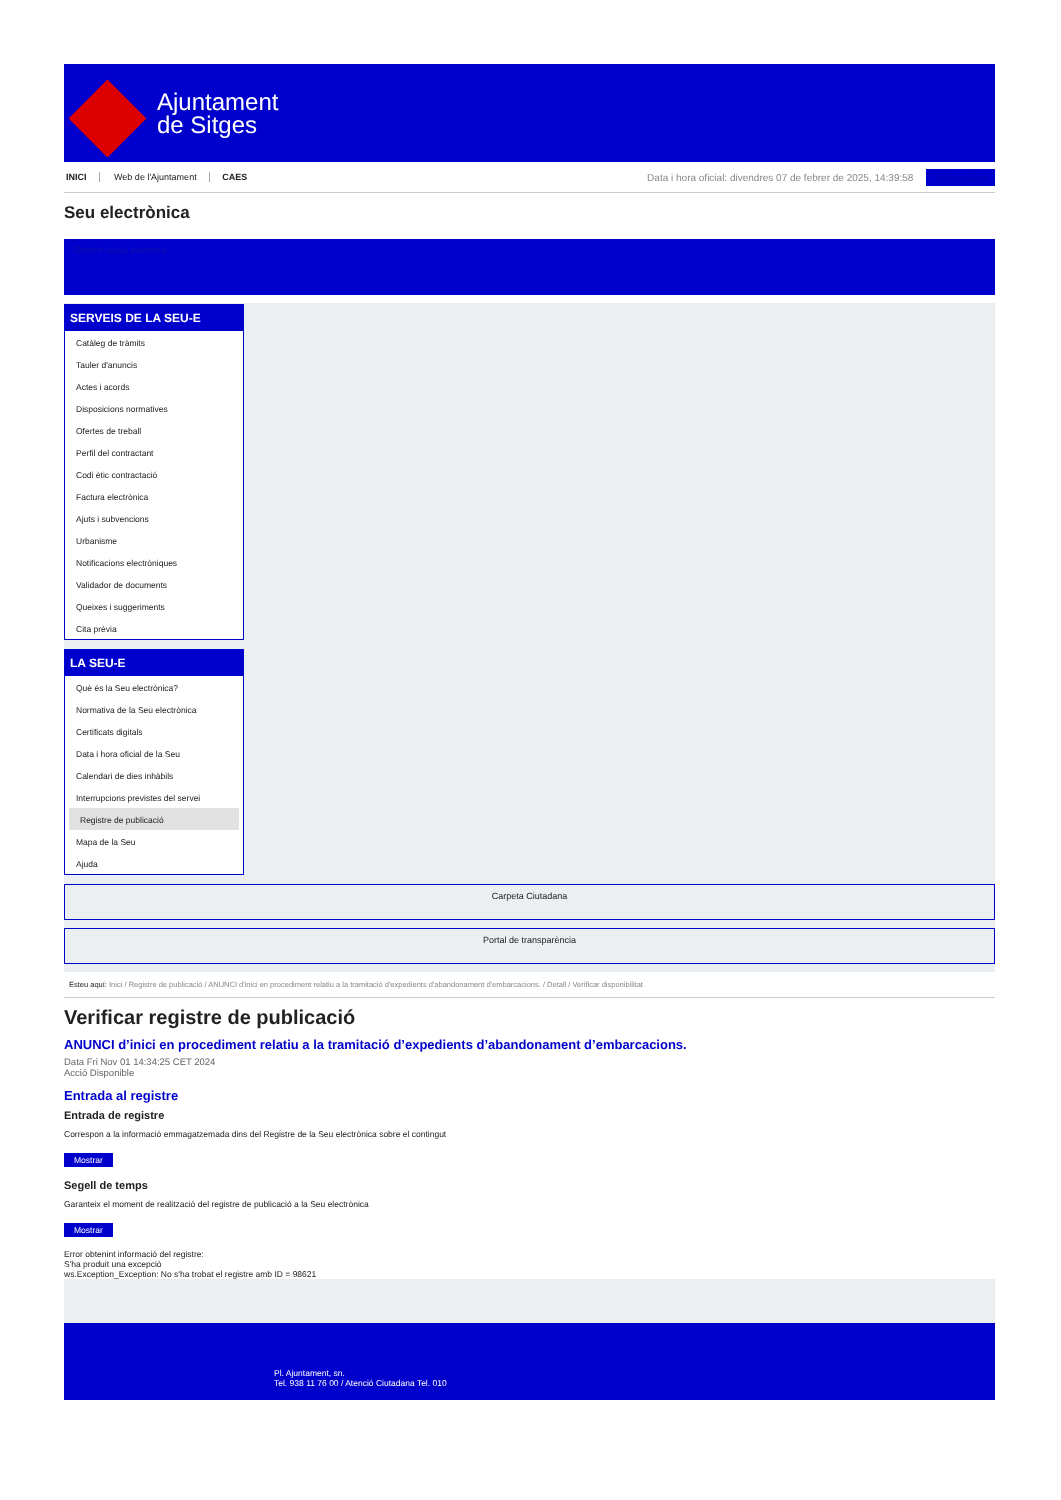Ajuntament
de Sitges
INICI Web de l'Ajuntament CAES
Data i hora oficial: divendres 07 de febrer de 2025, 14:39:58 Sincronitzar
Seu electrònica
Obtenir còpia autèntica
SERVEIS DE LA SEU-E
Catàleg de tràmits
Tauler d'anuncis
Actes i acords
Disposicions normatives
Ofertes de treball
Perfil del contractant
Codi ètic contractació
Factura electrònica
Ajuts i subvencions
Urbanisme
Notificacions electròniques
Validador de documents
Queixes i suggeriments
Cita prèvia
LA SEU-E
Què és la Seu electrònica?
Normativa de la Seu electrònica
Certificats digitals
Data i hora oficial de la Seu
Calendari de dies inhàbils
Interrupcions previstes del servei
Registre de publicació
Mapa de la Seu
Ajuda
Carpeta Ciutadana
Portal de transparència
Esteu aquí: Inici / Registre de publicació / ANUNCI d'inici en procediment relatiu a la tramitació d'expedients d'abandonament d'embarcacions. / Detall / Verificar disponibilitat
Verificar registre de publicació
ANUNCI d’inici en procediment relatiu a la tramitació d’expedients d’abandonament d’embarcacions.
Data Fri Nov 01 14:34:25 CET 2024
Acció Disponible
Entrada al registre
Entrada de registre
Correspon a la informació emmagatzemada dins del Registre de la Seu electrònica sobre el contingut
Mostrar
Segell de temps
Garanteix el moment de realització del registre de publicació a la Seu electrònica
Mostrar
Error obtenint informació del registre:
S'ha produit una excepció
ws.Exception_Exception: No s'ha trobat el registre amb ID = 98621
Pl. Ajuntament, sn.
Tel. 938 11 76 00 / Atenció Ciutadana Tel. 010